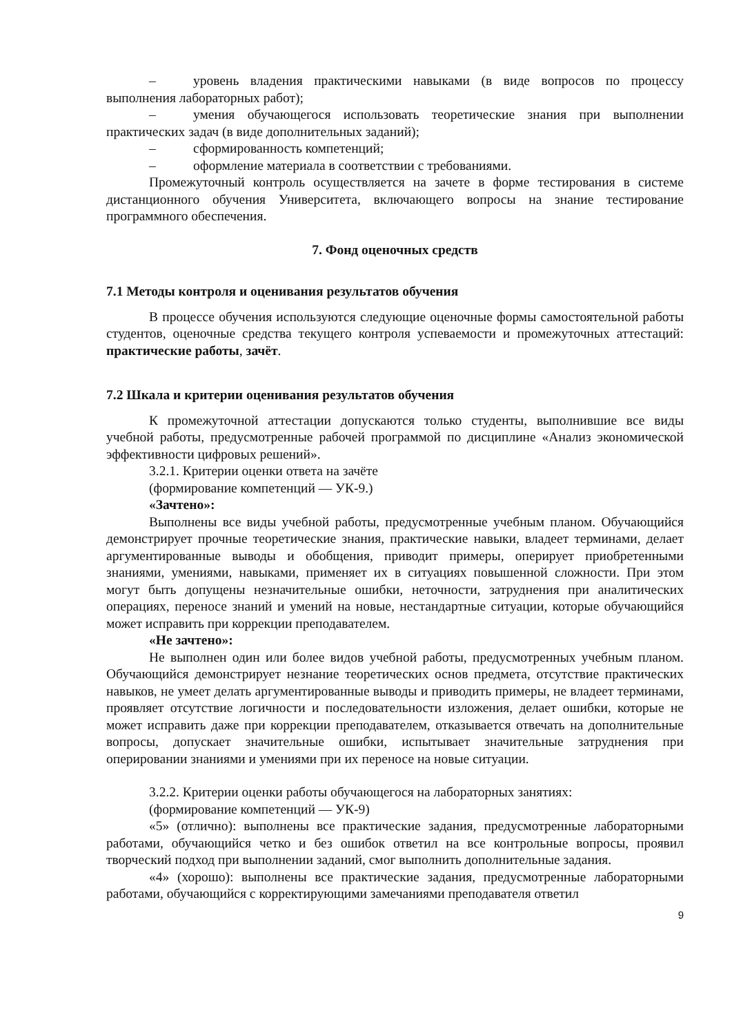– уровень владения практическими навыками (в виде вопросов по процессу выполнения лабораторных работ);
– умения обучающегося использовать теоретические знания при выполнении практических задач (в виде дополнительных заданий);
– сформированность компетенций;
– оформление материала в соответствии с требованиями.
Промежуточный контроль осуществляется на зачете в форме тестирования в системе дистанционного обучения Университета, включающего вопросы на знание тестирование программного обеспечения.
7. Фонд оценочных средств
7.1 Методы контроля и оценивания результатов обучения
В процессе обучения используются следующие оценочные формы самостоятельной работы студентов, оценочные средства текущего контроля успеваемости и промежуточных аттестаций: практические работы, зачёт.
7.2 Шкала и критерии оценивания результатов обучения
К промежуточной аттестации допускаются только студенты, выполнившие все виды учебной работы, предусмотренные рабочей программой по дисциплине «Анализ экономической эффективности цифровых решений».
3.2.1. Критерии оценки ответа на зачёте
(формирование компетенций — УК-9.)
«Зачтено»:
Выполнены все виды учебной работы, предусмотренные учебным планом. Обучающийся демонстрирует прочные теоретические знания, практические навыки, владеет терминами, делает аргументированные выводы и обобщения, приводит примеры, оперирует приобретенными знаниями, умениями, навыками, применяет их в ситуациях повышенной сложности. При этом могут быть допущены незначительные ошибки, неточности, затруднения при аналитических операциях, переносе знаний и умений на новые, нестандартные ситуации, которые обучающийся может исправить при коррекции преподавателем.
«Не зачтено»:
Не выполнен один или более видов учебной работы, предусмотренных учебным планом. Обучающийся демонстрирует незнание теоретических основ предмета, отсутствие практических навыков, не умеет делать аргументированные выводы и приводить примеры, не владеет терминами, проявляет отсутствие логичности и последовательности изложения, делает ошибки, которые не может исправить даже при коррекции преподавателем, отказывается отвечать на дополнительные вопросы, допускает значительные ошибки, испытывает значительные затруднения при оперировании знаниями и умениями при их переносе на новые ситуации.
3.2.2. Критерии оценки работы обучающегося на лабораторных занятиях:
(формирование компетенций — УК-9)
«5» (отлично): выполнены все практические задания, предусмотренные лабораторными работами, обучающийся четко и без ошибок ответил на все контрольные вопросы, проявил творческий подход при выполнении заданий, смог выполнить дополнительные задания.
«4» (хорошо): выполнены все практические задания, предусмотренные лабораторными работами, обучающийся с корректирующими замечаниями преподавателя ответил
9